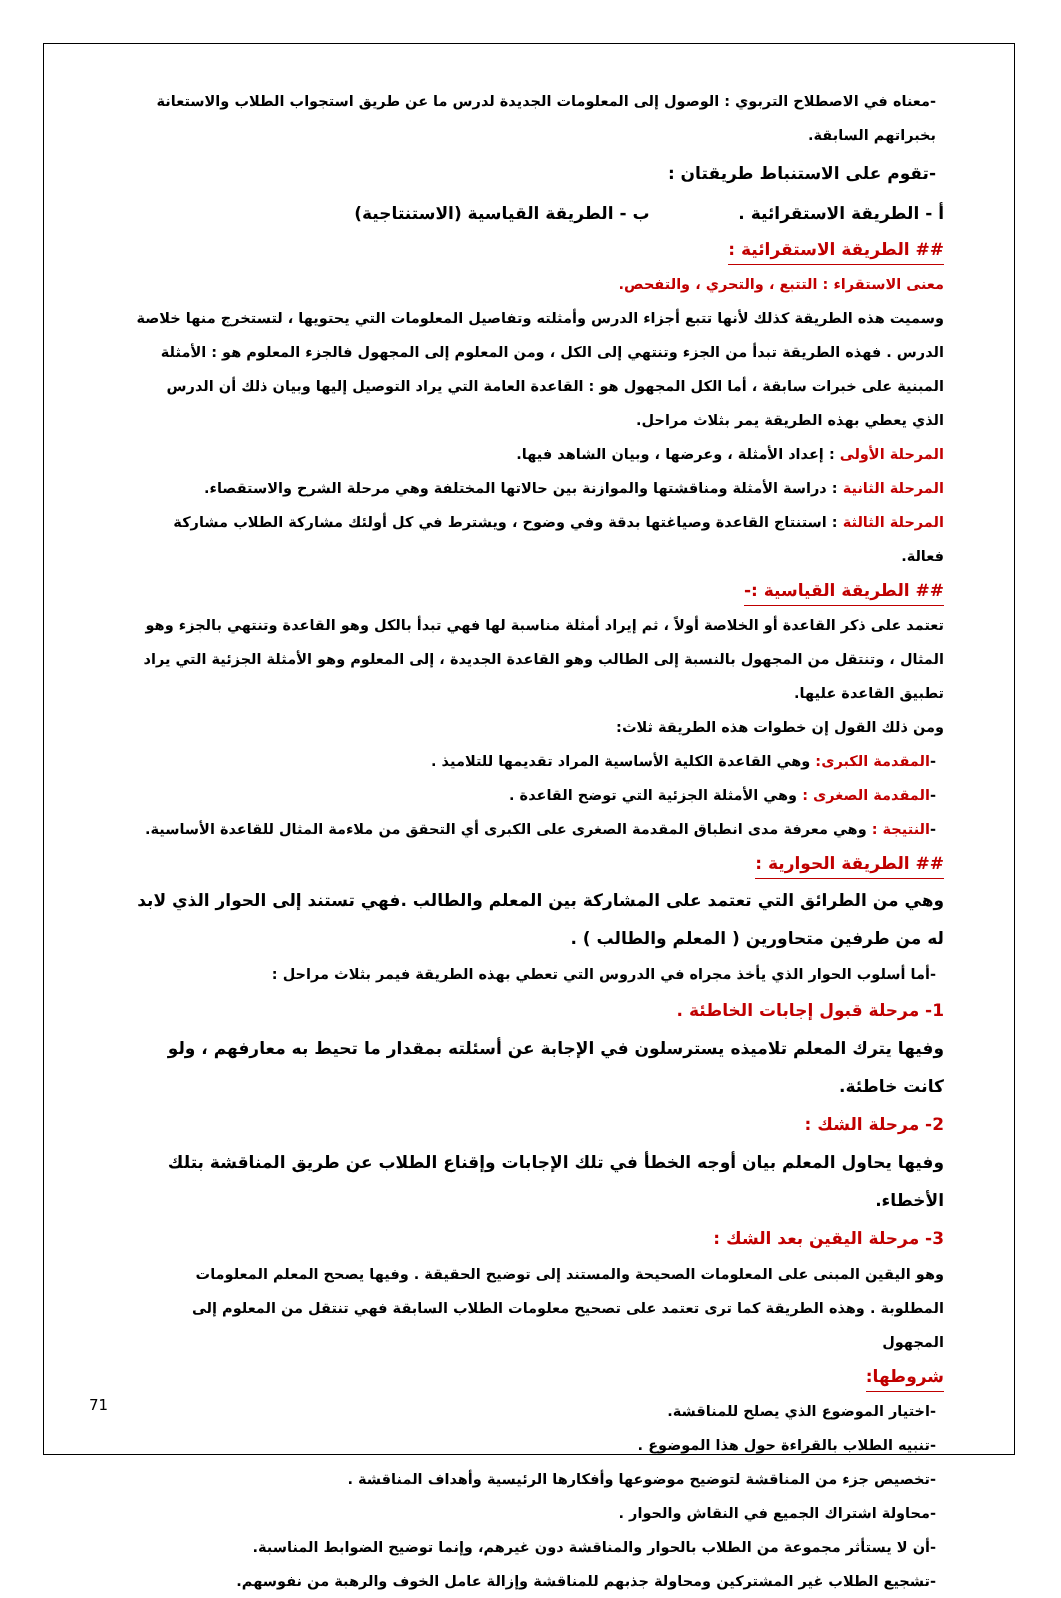-معناه في الاصطلاح التربوي : الوصول إلى المعلومات الجديدة لدرس ما عن طريق استجواب الطلاب والاستعانة بخبراتهم السابقة.
-تقوم على الاستنباط طريقتان :
أ - الطريقة الاستقرائية . ب - الطريقة القياسية (الاستنتاجية)
## الطريقة الاستقرائية :
معنى الاستقراء : التتبع ، والتحري ، والتفحص.
وسميت هذه الطريقة كذلك لأنها تتبع أجزاء الدرس وأمثلته وتفاصيل المعلومات التي يحتويها ، لتستخرج منها خلاصة الدرس . فهذه الطريقة تبدأ من الجزء وتنتهي إلى الكل ، ومن المعلوم إلى المجهول فالجزء المعلوم هو : الأمثلة المبنية على خبرات سابقة ، أما الكل المجهول هو : القاعدة العامة التي يراد التوصيل إليها وبيان ذلك أن الدرس الذي يعطي بهذه الطريقة يمر بثلاث مراحل.
المرحلة الأولى : إعداد الأمثلة ، وعرضها ، وبيان الشاهد فيها.
المرحلة الثانية : دراسة الأمثلة ومناقشتها والموازنة بين حالاتها المختلفة وهي مرحلة الشرح والاستقصاء.
المرحلة الثالثة : استنتاج القاعدة وصياغتها بدقة وفي وضوح ، ويشترط في كل أولئك مشاركة الطلاب مشاركة فعالة.
## الطريقة القياسية :-
تعتمد على ذكر القاعدة أو الخلاصة أولاً ، ثم إيراد أمثلة مناسبة لها فهي تبدأ بالكل وهو القاعدة وتنتهي بالجزء وهو المثال ، وتنتقل من المجهول بالنسبة إلى الطالب وهو القاعدة الجديدة ، إلى المعلوم وهو الأمثلة الجزئية التي يراد تطبيق القاعدة عليها.
ومن ذلك القول إن خطوات هذه الطريقة ثلاث:
-المقدمة الكبرى: وهي القاعدة الكلية الأساسية المراد تقديمها للتلاميذ .
-المقدمة الصغرى : وهي الأمثلة الجزئية التي توضح القاعدة .
-النتيجة : وهي معرفة مدى انطباق المقدمة الصغرى على الكبرى أي التحقق من ملاءمة المثال للقاعدة الأساسية.
## الطريقة الحوارية :
وهي من الطرائق التي تعتمد على المشاركة بين المعلم والطالب .فهي تستند إلى الحوار الذي لابد له من طرفين متحاورين ( المعلم والطالب ) .
-أما أسلوب الحوار الذي يأخذ مجراه في الدروس التي تعطي بهذه الطريقة فيمر بثلاث مراحل :
1- مرحلة قبول إجابات الخاطئة .
وفيها يترك المعلم تلاميذه يسترسلون في الإجابة عن أسئلته بمقدار ما تحيط به معارفهم ، ولو كانت خاطئة.
2- مرحلة الشك :
وفيها يحاول المعلم بيان أوجه الخطأ في تلك الإجابات وإقناع الطلاب عن طريق المناقشة بتلك الأخطاء.
3- مرحلة اليقين بعد الشك :
وهو اليقين المبنى على المعلومات الصحيحة والمستند إلى توضيح الحقيقة . وفيها يصحح المعلم المعلومات المطلوبة . وهذه الطريقة كما ترى تعتمد على تصحيح معلومات الطلاب السابقة فهي تنتقل من المعلوم إلى المجهول
شروطها:
-اختيار الموضوع الذي يصلح للمناقشة.
-تنبيه الطلاب بالقراءة حول هذا الموضوع .
-تخصيص جزء من المناقشة لتوضيح موضوعها وأفكارها الرئيسية وأهداف المناقشة .
-محاولة اشتراك الجميع في النقاش والحوار .
-أن لا يستأثر مجموعة من الطلاب بالحوار والمناقشة دون غيرهم، وإنما توضيح الضوابط المناسبة.
-تشجيع الطلاب غير المشتركين ومحاولة جذبهم للمناقشة وإزالة عامل الخوف والرهبة من نفوسهم.
71